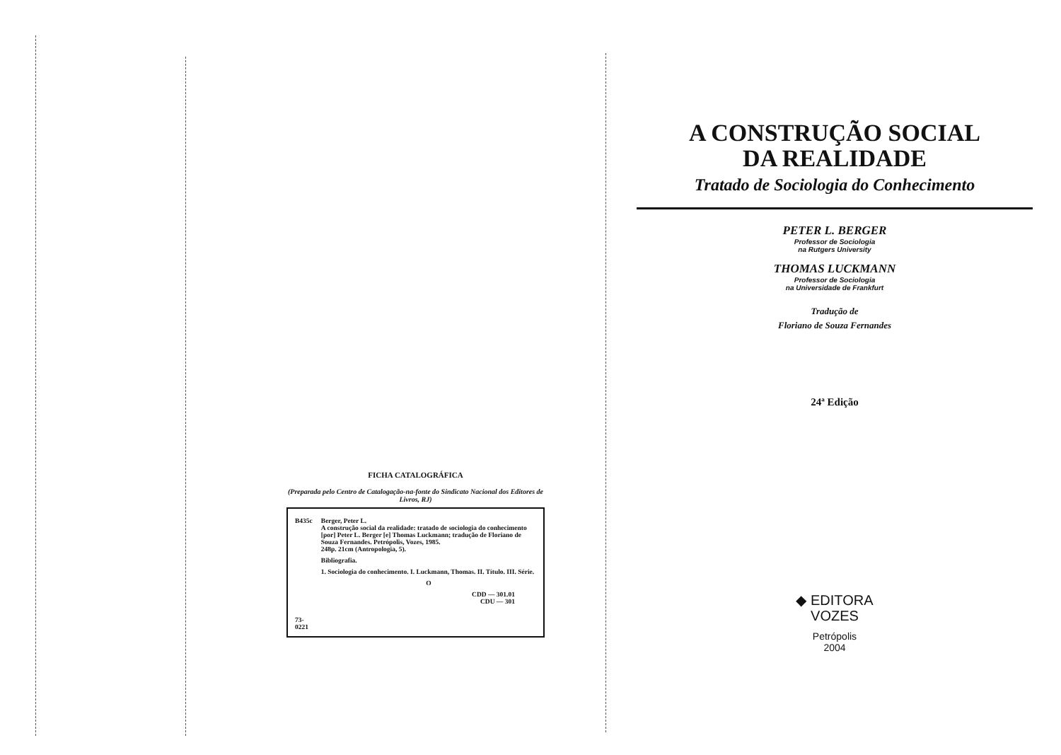FICHA CATALOGRÁFICA
(Preparada pelo Centro de Catalogação-na-fonte do Sindicato Nacional dos Editores de Livros, RJ)
B435c
73-0221
Berger, Peter L.
A construção social da realidade: tratado de sociologia do conhecimento [por] Peter L. Berger [e] Thomas Luckmann; tradução de Floriano de Souza Fernandes. Petrópolis, Vozes, 1985.
248p. 21cm (Antropologia, 5).
Bibliografia.
1. Sociologia do conhecimento. I. Luckmann, Thomas. II. Título. III. Série.
O
CDD — 301.01
CDU — 301
A CONSTRUÇÃO SOCIAL
DA REALIDADE
Tratado de Sociologia do Conhecimento
PETER L. BERGER
Professor de Sociologia
na Rutgers University
THOMAS LUCKMANN
Professor de Sociologia
na Universidade de Frankfurt
Tradução de
Floriano de Souza Fernandes
24ª Edição
◆ EDITORA
VOZES
Petrópolis
2004